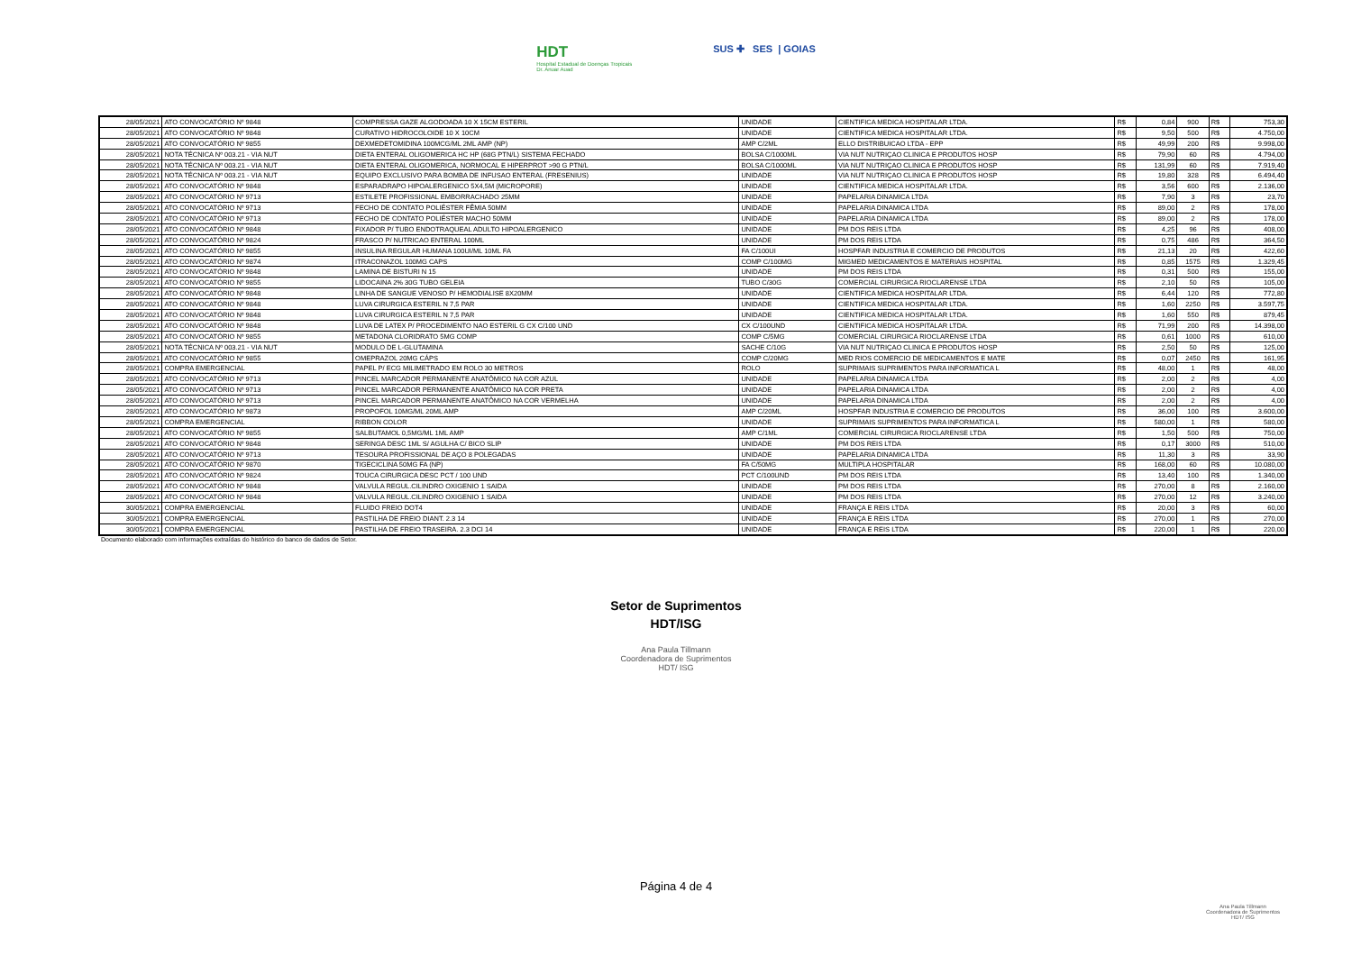HDT
Hospital Estadual de Doenças Tropicais
Dr. Anuar Auad
SUS ✚ SES | GOIAS
| 28/05/2021 | ATO CONVOCATÓRIO Nº 9848 | COMPRESSA GAZE ALGODOADA 10 X 15CM ESTERIL | UNIDADE | CIENTIFICA MEDICA HOSPITALAR LTDA. | R$ | 0,84 | 900 | R$ | 753,30 |
| 28/05/2021 | ATO CONVOCATÓRIO Nº 9848 | CURATIVO HIDROCOLOIDE 10 X 10CM | UNIDADE | CIENTIFICA MEDICA HOSPITALAR LTDA. | R$ | 9,50 | 500 | R$ | 4.750,00 |
| 28/05/2021 | ATO CONVOCATÓRIO Nº 9855 | DEXMEDETOMIDINA 100MCG/ML 2ML AMP (NP) | AMP C/2ML | ELLO DISTRIBUICAO LTDA - EPP | R$ | 49,99 | 200 | R$ | 9.998,00 |
| 28/05/2021 | NOTA TÉCNICA Nº 003.21 - VIA NUT | DIETA ENTERAL OLIGOMERICA HC HP (68G PTN/L) SISTEMA FECHADO | BOLSA C/1000ML | VIA NUT NUTRIÇAO CLINICA E PRODUTOS HOSP | R$ | 79,90 | 60 | R$ | 4.794,00 |
| 28/05/2021 | NOTA TÉCNICA Nº 003.21 - VIA NUT | DIETA ENTERAL OLIGOMERICA, NORMOCAL E HIPERPROT >90 G PTN/L | BOLSA C/1000ML | VIA NUT NUTRIÇAO CLINICA E PRODUTOS HOSP | R$ | 131,99 | 60 | R$ | 7.919,40 |
| 28/05/2021 | NOTA TÉCNICA Nº 003.21 - VIA NUT | EQUIPO EXCLUSIVO PARA BOMBA DE INFUSAO ENTERAL (FRESENIUS) | UNIDADE | VIA NUT NUTRIÇAO CLINICA E PRODUTOS HOSP | R$ | 19,80 | 328 | R$ | 6.494,40 |
| 28/05/2021 | ATO CONVOCATÓRIO Nº 9848 | ESPARADRAPO HIPOALERGENICO 5X4,5M (MICROPORE) | UNIDADE | CIENTIFICA MEDICA HOSPITALAR LTDA. | R$ | 3,56 | 600 | R$ | 2.136,00 |
| 28/05/2021 | ATO CONVOCATÓRIO Nº 9713 | ESTILETE PROFISSIONAL EMBORRACHADO 25MM | UNIDADE | PAPELARIA DINAMICA LTDA | R$ | 7,90 | 3 | R$ | 23,70 |
| 28/05/2021 | ATO CONVOCATÓRIO Nº 9713 | FECHO DE CONTATO POLIÉSTER FÊMIA 50MM | UNIDADE | PAPELARIA DINAMICA LTDA | R$ | 89,00 | 2 | R$ | 178,00 |
| 28/05/2021 | ATO CONVOCATÓRIO Nº 9713 | FECHO DE CONTATO POLIÉSTER MACHO 50MM | UNIDADE | PAPELARIA DINAMICA LTDA | R$ | 89,00 | 2 | R$ | 178,00 |
| 28/05/2021 | ATO CONVOCATÓRIO Nº 9848 | FIXADOR P/ TUBO ENDOTRAQUEAL ADULTO HIPOALERGENICO | UNIDADE | PM DOS REIS LTDA | R$ | 4,25 | 96 | R$ | 408,00 |
| 28/05/2021 | ATO CONVOCATÓRIO Nº 9824 | FRASCO P/ NUTRICAO ENTERAL 100ML | UNIDADE | PM DOS REIS LTDA | R$ | 0,75 | 486 | R$ | 364,50 |
| 28/05/2021 | ATO CONVOCATÓRIO Nº 9855 | INSULINA REGULAR HUMANA 100UI/ML 10ML FA | FA C/100UI | HOSPFAR INDUSTRIA E COMERCIO DE PRODUTOS | R$ | 21,13 | 20 | R$ | 422,60 |
| 28/05/2021 | ATO CONVOCATÓRIO Nº 9874 | ITRACONAZOL 100MG CAPS | COMP C/100MG | MIGMED MEDICAMENTOS E MATERIAIS HOSPITAL | R$ | 0,85 | 1575 | R$ | 1.329,45 |
| 28/05/2021 | ATO CONVOCATÓRIO Nº 9848 | LAMINA DE BISTURI N 15 | UNIDADE | PM DOS REIS LTDA | R$ | 0,31 | 500 | R$ | 155,00 |
| 28/05/2021 | ATO CONVOCATÓRIO Nº 9855 | LIDOCAINA 2% 30G TUBO GELEIA | TUBO C/30G | COMERCIAL CIRURGICA RIOCLARENSE LTDA | R$ | 2,10 | 50 | R$ | 105,00 |
| 28/05/2021 | ATO CONVOCATÓRIO Nº 9848 | LINHA DE SANGUE VENOSO P/ HEMODIALISE 8X20MM | UNIDADE | CIENTIFICA MEDICA HOSPITALAR LTDA. | R$ | 6,44 | 120 | R$ | 772,80 |
| 28/05/2021 | ATO CONVOCATÓRIO Nº 9848 | LUVA CIRURGICA ESTERIL N 7,5 PAR | UNIDADE | CIENTIFICA MEDICA HOSPITALAR LTDA. | R$ | 1,60 | 2250 | R$ | 3.597,75 |
| 28/05/2021 | ATO CONVOCATÓRIO Nº 9848 | LUVA CIRURGICA ESTERIL N 7,5 PAR | UNIDADE | CIENTIFICA MEDICA HOSPITALAR LTDA. | R$ | 1,60 | 550 | R$ | 879,45 |
| 28/05/2021 | ATO CONVOCATÓRIO Nº 9848 | LUVA DE LATEX P/ PROCEDIMENTO NAO ESTERIL G CX C/100 UND | CX C/100UND | CIENTIFICA MEDICA HOSPITALAR LTDA. | R$ | 71,99 | 200 | R$ | 14.398,00 |
| 28/05/2021 | ATO CONVOCATÓRIO Nº 9855 | METADONA CLORIDRATO 5MG COMP | COMP C/5MG | COMERCIAL CIRURGICA RIOCLARENSE LTDA | R$ | 0,61 | 1000 | R$ | 610,00 |
| 28/05/2021 | NOTA TÉCNICA Nº 003.21 - VIA NUT | MODULO DE L-GLUTAMINA | SACHE C/10G | VIA NUT NUTRIÇAO CLINICA E PRODUTOS HOSP | R$ | 2,50 | 50 | R$ | 125,00 |
| 28/05/2021 | ATO CONVOCATÓRIO Nº 9855 | OMEPRAZOL 20MG CÁPS | COMP C/20MG | MED RIOS COMERCIO DE MEDICAMENTOS E MATE | R$ | 0,07 | 2450 | R$ | 161,95 |
| 28/05/2021 | COMPRA EMERGENCIAL | PAPEL P/ ECG MILIMETRADO EM ROLO 30 METROS | ROLO | SUPRIMAIS SUPRIMENTOS PARA INFORMATICA L | R$ | 48,00 | 1 | R$ | 48,00 |
| 28/05/2021 | ATO CONVOCATÓRIO Nº 9713 | PINCEL MARCADOR PERMANENTE ANATÔMICO NA COR AZUL | UNIDADE | PAPELARIA DINAMICA LTDA | R$ | 2,00 | 2 | R$ | 4,00 |
| 28/05/2021 | ATO CONVOCATÓRIO Nº 9713 | PINCEL MARCADOR PERMANENTE ANATÔMICO NA COR PRETA | UNIDADE | PAPELARIA DINAMICA LTDA | R$ | 2,00 | 2 | R$ | 4,00 |
| 28/05/2021 | ATO CONVOCATÓRIO Nº 9713 | PINCEL MARCADOR PERMANENTE ANATÔMICO NA COR VERMELHA | UNIDADE | PAPELARIA DINAMICA LTDA | R$ | 2,00 | 2 | R$ | 4,00 |
| 28/05/2021 | ATO CONVOCATÓRIO Nº 9873 | PROPOFOL 10MG/ML 20ML AMP | AMP C/20ML | HOSPFAR INDUSTRIA E COMERCIO DE PRODUTOS | R$ | 36,00 | 100 | R$ | 3.600,00 |
| 28/05/2021 | COMPRA EMERGENCIAL | RIBBON COLOR | UNIDADE | SUPRIMAIS SUPRIMENTOS PARA INFORMATICA L | R$ | 580,00 | 1 | R$ | 580,00 |
| 28/05/2021 | ATO CONVOCATÓRIO Nº 9855 | SALBUTAMOL 0,5MG/ML 1ML AMP | AMP C/1ML | COMERCIAL CIRURGICA RIOCLARENSE LTDA | R$ | 1,50 | 500 | R$ | 750,00 |
| 28/05/2021 | ATO CONVOCATÓRIO Nº 9848 | SERINGA DESC 1ML S/ AGULHA C/ BICO SLIP | UNIDADE | PM DOS REIS LTDA | R$ | 0,17 | 3000 | R$ | 510,00 |
| 28/05/2021 | ATO CONVOCATÓRIO Nº 9713 | TESOURA PROFISSIONAL DE AÇO 8 POLEGADAS | UNIDADE | PAPELARIA DINAMICA LTDA | R$ | 11,30 | 3 | R$ | 33,90 |
| 28/05/2021 | ATO CONVOCATÓRIO Nº 9870 | TIGECICLINA 50MG FA (NP) | FA C/50MG | MULTIPLA HOSPITALAR | R$ | 168,00 | 60 | R$ | 10.080,00 |
| 28/05/2021 | ATO CONVOCATÓRIO Nº 9824 | TOUCA CIRURGICA DESC PCT / 100 UND | PCT C/100UND | PM DOS REIS LTDA | R$ | 13,40 | 100 | R$ | 1.340,00 |
| 28/05/2021 | ATO CONVOCATÓRIO Nº 9848 | VALVULA REGUL.CILINDRO OXIGENIO 1 SAIDA | UNIDADE | PM DOS REIS LTDA | R$ | 270,00 | 8 | R$ | 2.160,00 |
| 28/05/2021 | ATO CONVOCATÓRIO Nº 9848 | VALVULA REGUL.CILINDRO OXIGENIO 1 SAIDA | UNIDADE | PM DOS REIS LTDA | R$ | 270,00 | 12 | R$ | 3.240,00 |
| 30/05/2021 | COMPRA EMERGENCIAL | FLUIDO FREIO DOT4 | UNIDADE | FRANÇA E REIS LTDA | R$ | 20,00 | 3 | R$ | 60,00 |
| 30/05/2021 | COMPRA EMERGENCIAL | PASTILHA DE FREIO DIANT. 2.3 14 | UNIDADE | FRANÇA E REIS LTDA | R$ | 270,00 | 1 | R$ | 270,00 |
| 30/05/2021 | COMPRA EMERGENCIAL | PASTILHA DE FREIO TRASEIRA. 2.3 DCI 14 | UNIDADE | FRANÇA E REIS LTDA | R$ | 220,00 | 1 | R$ | 220,00 |
Documento elaborado com informações extraídas do histórico do banco de dados de Setor.
Setor de Suprimentos
HDT/ISG
Ana Paula Tillmann
Coordenadora de Suprimentos
HDT/ ISG
Página 4 de 4
Ana Paula Tillmann
Coordenadora de Suprimentos
HDT/ ISG